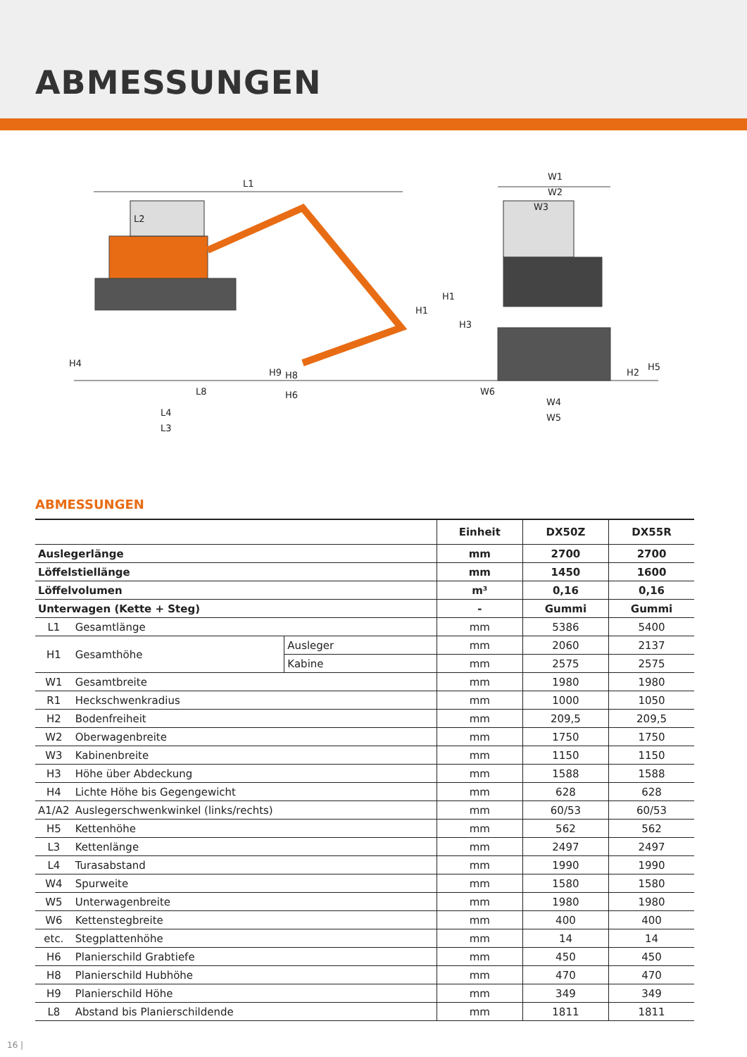ABMESSUNGEN
L1
L2
H4
H1
H1
H3
W1
W2
W3
H5
H2
H9
H8
H6
L8
L4
L3
W6
W4
W5
ABMESSUNGEN
| | | | Einheit | DX50Z | DX55R |
| --- | --- | --- | --- | --- | --- |
| Auslegerlänge | | | mm | 2700 | 2700 |
| Löffelstiellänge | | | mm | 1450 | 1600 |
| Löffelvolumen | | | m³ | 0,16 | 0,16 |
| Unterwagen (Kette + Steg) | | | - | Gummi | Gummi |
| L1 | Gesamtlänge | | mm | 5386 | 5400 |
| H1 | Gesamthöhe | Ausleger | mm | 2060 | 2137 |
| | | Kabine | mm | 2575 | 2575 |
| W1 | Gesamtbreite | | mm | 1980 | 1980 |
| R1 | Heckschwenkradius | | mm | 1000 | 1050 |
| H2 | Bodenfreiheit | | mm | 209,5 | 209,5 |
| W2 | Oberwagenbreite | | mm | 1750 | 1750 |
| W3 | Kabinenbreite | | mm | 1150 | 1150 |
| H3 | Höhe über Abdeckung | | mm | 1588 | 1588 |
| H4 | Lichte Höhe bis Gegengewicht | | mm | 628 | 628 |
| A1/A2 | Auslegerschwenkwinkel (links/rechts) | | mm | 60/53 | 60/53 |
| H5 | Kettenhöhe | | mm | 562 | 562 |
| L3 | Kettenlänge | | mm | 2497 | 2497 |
| L4 | Turasabstand | | mm | 1990 | 1990 |
| W4 | Spurweite | | mm | 1580 | 1580 |
| W5 | Unterwagenbreite | | mm | 1980 | 1980 |
| W6 | Kettenstegbreite | | mm | 400 | 400 |
| etc. | Stegplattenhöhe | | mm | 14 | 14 |
| H6 | Planierschild Grabtiefe | | mm | 450 | 450 |
| H8 | Planierschild Hubhöhe | | mm | 470 | 470 |
| H9 | Planierschild Höhe | | mm | 349 | 349 |
| L8 | Abstand bis Planierschildende | | mm | 1811 | 1811 |
16 |